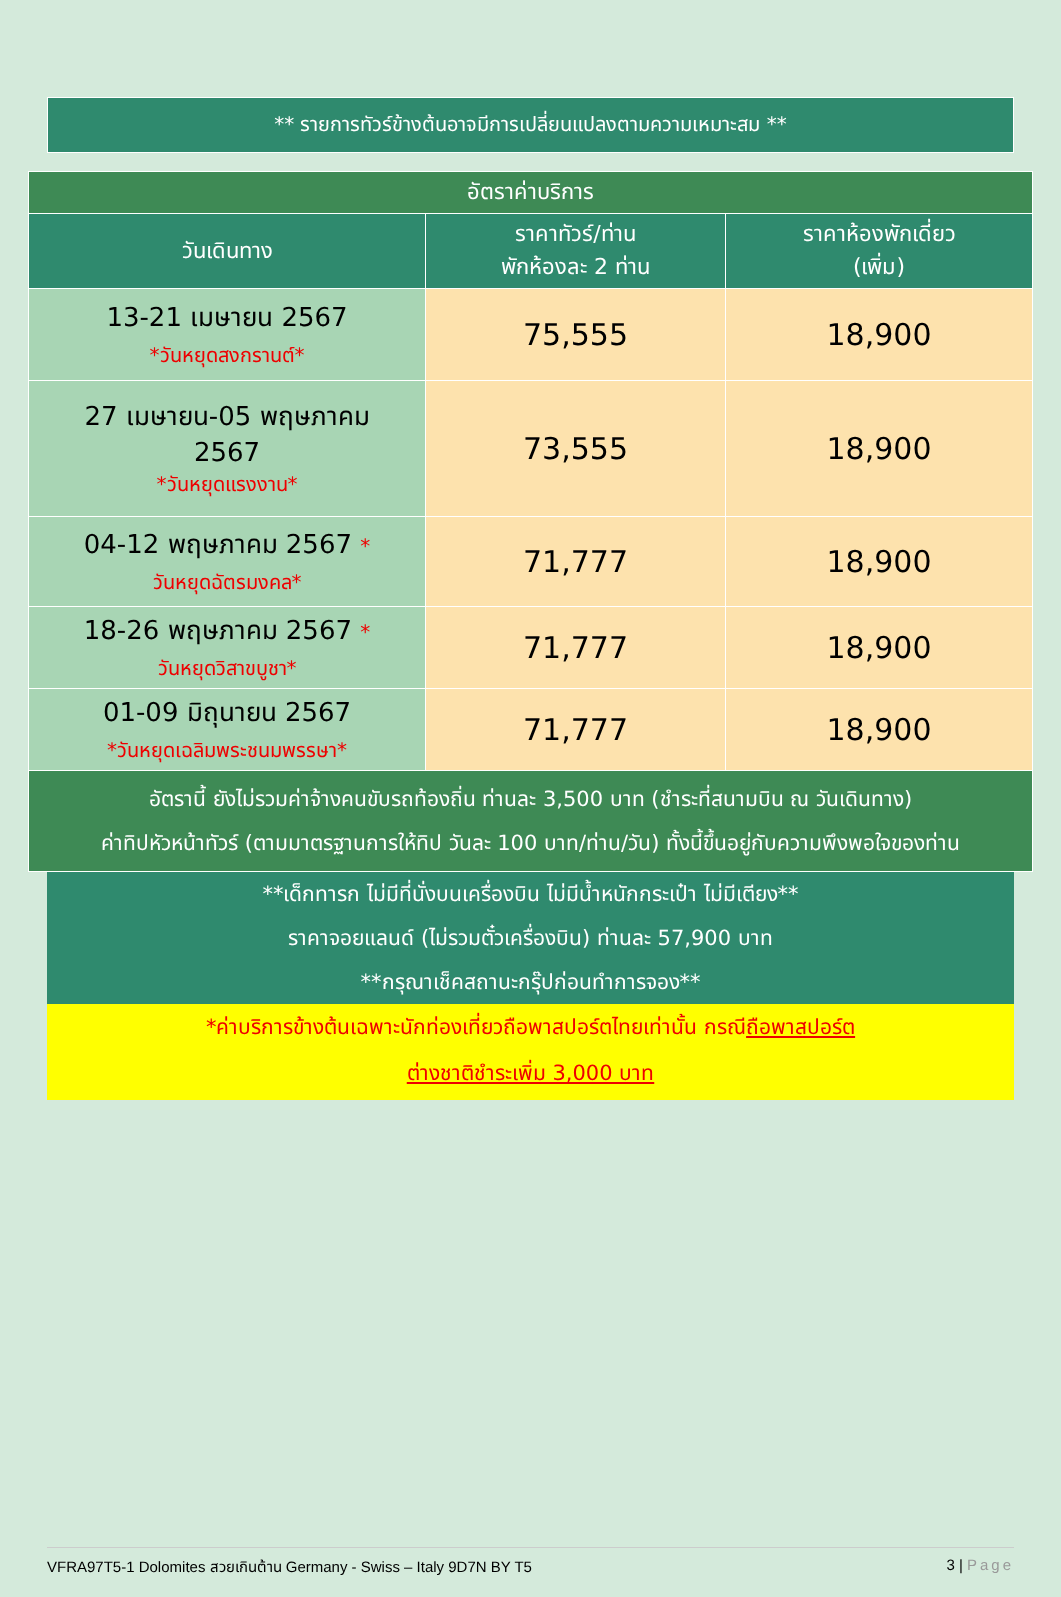** รายการทัวร์ข้างต้นอาจมีการเปลี่ยนแปลงตามความเหมาะสม **
| อัตราค่าบริการ | | |
| วันเดินทาง | ราคาทัวร์/ท่าน พักห้องละ 2 ท่าน | ราคาห้องพักเดี่ยว (เพิ่ม) |
| 13-21 เมษายน 2567 *วันหยุดสงกรานต์* | 75,555 | 18,900 |
| 27 เมษายน-05 พฤษภาคม 2567 *วันหยุดแรงงาน* | 73,555 | 18,900 |
| 04-12 พฤษภาคม 2567 * วันหยุดฉัตรมงคล* | 71,777 | 18,900 |
| 18-26 พฤษภาคม 2567 * วันหยุดวิสาขบูชา* | 71,777 | 18,900 |
| 01-09 มิถุนายน 2567 *วันหยุดเฉลิมพระชนมพรรษา* | 71,777 | 18,900 |
| อัตรานี้ ยังไม่รวมค่าจ้างคนขับรถท้องถิ่น ท่านละ 3,500 บาท (ชำระที่สนามบิน ณ วันเดินทาง) ค่าทิปหัวหน้าทัวร์ (ตามมาตรฐานการให้ทิป วันละ 100 บาท/ท่าน/วัน) ทั้งนี้ขึ้นอยู่กับความพึงพอใจของท่าน | | |
**เด็กทารก ไม่มีที่นั่งบนเครื่องบิน ไม่มีน้ำหนักกระเป๋า ไม่มีเตียง**
ราคาจอยแลนด์ (ไม่รวมตั๋วเครื่องบิน) ท่านละ 57,900 บาท
**กรุณาเช็คสถานะกรุ๊ปก่อนทำการจอง**
*ค่าบริการข้างต้นเฉพาะนักท่องเที่ยวถือพาสปอร์ตไทยเท่านั้น กรณีถือพาสปอร์ต
ต่างชาติชำระเพิ่ม 3,000 บาท
VFRA97T5-1 Dolomites สวยเกินต้าน Germany - Swiss – Italy 9D7N BY T5 3 | Page